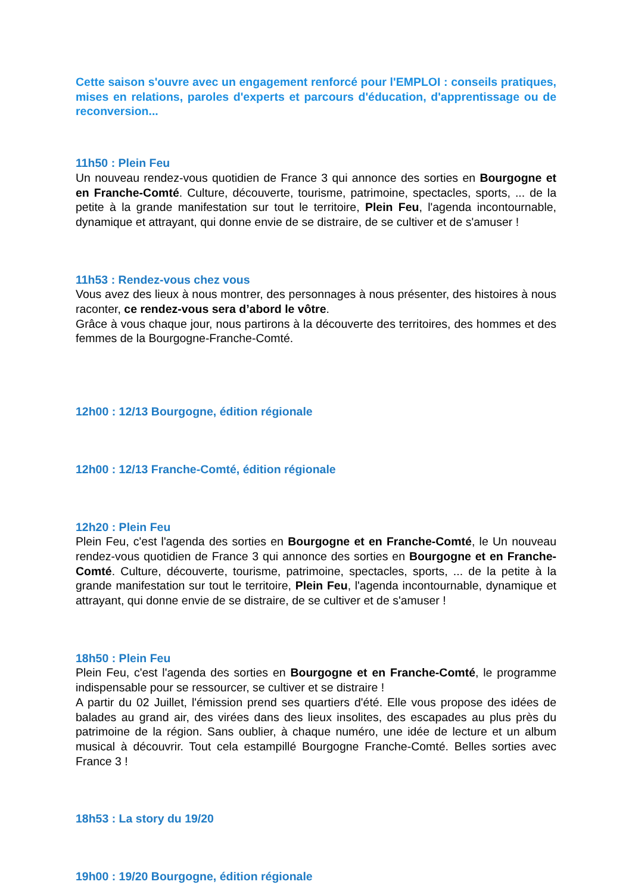Cette saison s'ouvre avec un engagement renforcé pour l'EMPLOI : conseils pratiques, mises en relations, paroles d'experts et parcours d'éducation, d'apprentissage ou de reconversion...
11h50 : Plein Feu
Un nouveau rendez-vous quotidien de France 3 qui annonce des sorties en Bourgogne et en Franche-Comté. Culture, découverte, tourisme, patrimoine, spectacles, sports, ... de la petite à la grande manifestation sur tout le territoire, Plein Feu, l'agenda incontournable, dynamique et attrayant, qui donne envie de se distraire, de se cultiver et de s'amuser !
11h53 : Rendez-vous chez vous
Vous avez des lieux à nous montrer, des personnages à nous présenter, des histoires à nous raconter, ce rendez-vous sera d’abord le vôtre.
Grâce à vous chaque jour, nous partirons à la découverte des territoires, des hommes et des femmes de la Bourgogne-Franche-Comté.
12h00 : 12/13 Bourgogne, édition régionale
12h00 : 12/13 Franche-Comté, édition régionale
12h20 : Plein Feu
Plein Feu, c'est l'agenda des sorties en Bourgogne et en Franche-Comté, le Un nouveau rendez-vous quotidien de France 3 qui annonce des sorties en Bourgogne et en Franche-Comté. Culture, découverte, tourisme, patrimoine, spectacles, sports, ... de la petite à la grande manifestation sur tout le territoire, Plein Feu, l'agenda incontournable, dynamique et attrayant, qui donne envie de se distraire, de se cultiver et de s'amuser !
18h50 : Plein Feu
Plein Feu, c'est l'agenda des sorties en Bourgogne et en Franche-Comté, le programme indispensable pour se ressourcer, se cultiver et se distraire !
A partir du 02 Juillet, l'émission prend ses quartiers d'été. Elle vous propose des idées de balades au grand air, des virées dans des lieux insolites, des escapades au plus près du patrimoine de la région. Sans oublier, à chaque numéro, une idée de lecture et un album musical à découvrir. Tout cela estampillé Bourgogne Franche-Comté. Belles sorties avec France 3 !
18h53 : La story du 19/20
19h00 : 19/20 Bourgogne, édition régionale